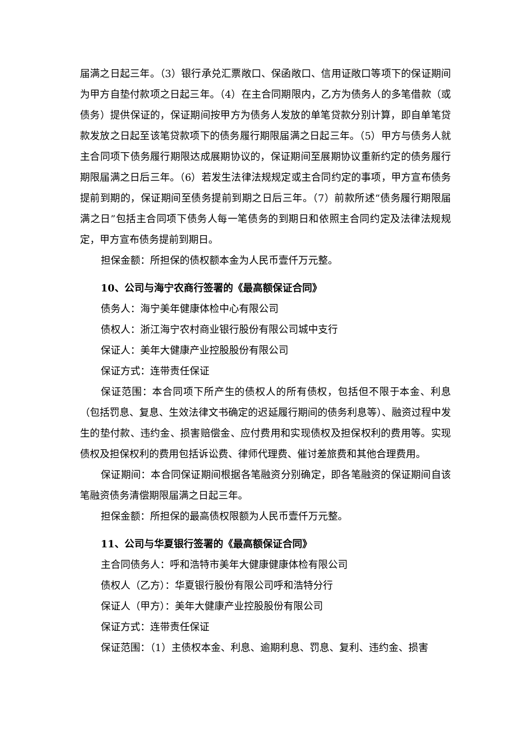届满之日起三年。（3）银行承兑汇票敞口、保函敞口、信用证敞口等项下的保证期间为甲方自垫付款项之日起三年。（4）在主合同期限内，乙方为债务人的多笔借款（或债务）提供保证的，保证期间按甲方为债务人发放的单笔贷款分别计算，即自单笔贷款发放之日起至该笔贷款项下的债务履行期限届满之日起三年。（5）甲方与债务人就主合同项下债务履行期限达成展期协议的，保证期间至展期协议重新约定的债务履行期限届满之日后三年。（6）若发生法律法规规定或主合同约定的事项，甲方宣布债务提前到期的，保证期间至债务提前到期之日后三年。（7）前款所述“债务履行期限届满之日”包括主合同项下债务人每一笔债务的到期日和依照主合同约定及法律法规规定，甲方宣布债务提前到期日。
担保金额：所担保的债权额本金为人民币壹仟万元整。
10、公司与海宁农商行签署的《最高额保证合同》
债务人：海宁美年健康体检中心有限公司
债权人：浙江海宁农村商业银行股份有限公司城中支行
保证人：美年大健康产业控股股份有限公司
保证方式：连带责任保证
保证范围：本合同项下所产生的债权人的所有债权，包括但不限于本金、利息（包括罚息、复息、生效法律文书确定的迟延履行期间的债务利息等）、融资过程中发生的垫付款、违约金、损害赔偿金、应付费用和实现债权及担保权利的费用等。实现债权及担保权利的费用包括诉讼费、律师代理费、催讨差旅费和其他合理费用。
保证期间：本合同保证期间根据各笔融资分别确定，即各笔融资的保证期间自该笔融资债务清偿期限届满之日起三年。
担保金额：所担保的最高债权限额为人民币壹仟万元整。
11、公司与华夏银行签署的《最高额保证合同》
主合同债务人：呼和浩特市美年大健康健康体检有限公司
债权人（乙方）：华夏银行股份有限公司呼和浩特分行
保证人（甲方）：美年大健康产业控股股份有限公司
保证方式：连带责任保证
保证范围：（1）主债权本金、利息、逾期利息、罚息、复利、违约金、损害